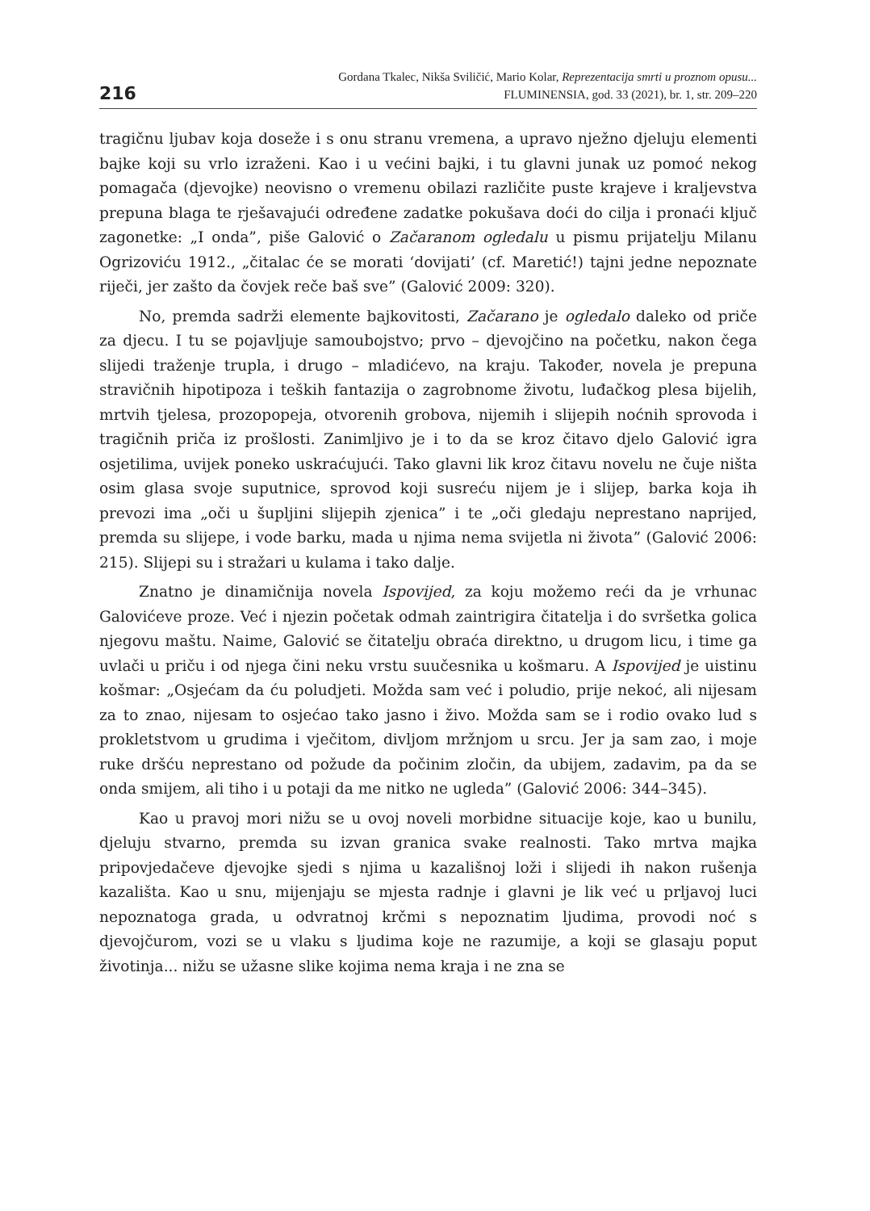216
Gordana Tkalec, Nikša Sviličić, Mario Kolar, Reprezentacija smrti u proznom opusu...
FLUMINENSIA, god. 33 (2021), br. 1, str. 209–220
tragičnu ljubav koja doseže i s onu stranu vremena, a upravo nježno djeluju elementi bajke koji su vrlo izraženi. Kao i u većini bajki, i tu glavni junak uz pomoć nekog pomagača (djevojke) neovisno o vremenu obilazi različite puste krajeve i kraljevstva prepuna blaga te rješavajući određene zadatke pokušava doći do cilja i pronaći ključ zagonetke: „I onda”, piše Galović o Začaranom ogledalu u pismu prijatelju Milanu Ogrizoviću 1912., „čitalac će se morati ‘dovijati’ (cf. Maretić!) tajni jedne nepoznate riječi, jer zašto da čovjek reče baš sve” (Galović 2009: 320).
No, premda sadrži elemente bajkovitosti, Začarano je ogledalo daleko od priče za djecu. I tu se pojavljuje samoubojstvo; prvo – djevojčino na početku, nakon čega slijedi traženje trupla, i drugo – mladićevo, na kraju. Također, novela je prepuna stravičnih hipotipoza i teških fantazija o zagrobnome životu, luđačkog plesa bijelih, mrtvih tjelesa, prozopopeja, otvorenih grobova, nijemih i slijepih noćnih sprovoda i tragičnih priča iz prošlosti. Zanimljivo je i to da se kroz čitavo djelo Galović igra osjetilima, uvijek poneko uskraćujući. Tako glavni lik kroz čitavu novelu ne čuje ništa osim glasa svoje suputnice, sprovod koji susreću nijem je i slijep, barka koja ih prevozi ima „oči u šupljini slijepih zjenica” i te „oči gledaju neprestano naprijed, premda su slijepe, i vode barku, mada u njima nema svijetla ni života” (Galović 2006: 215). Slijepi su i stražari u kulama i tako dalje.
Znatno je dinamičnija novela Ispovijed, za koju možemo reći da je vrhunac Galovićeve proze. Već i njezin početak odmah zaintrigira čitatelja i do svršetka golica njegovu maštu. Naime, Galović se čitatelju obraća direktno, u drugom licu, i time ga uvlači u priču i od njega čini neku vrstu suučesnika u košmaru. A Ispovijed je uistinu košmar: „Osjećam da ću poludjeti. Možda sam već i poludio, prije nekoć, ali nijesam za to znao, nijesam to osjećao tako jasno i živo. Možda sam se i rodio ovako lud s prokletstvom u grudima i vječitom, divljom mržnjom u srcu. Jer ja sam zao, i moje ruke dršću neprestano od požude da počinim zločin, da ubijem, zadavim, pa da se onda smijem, ali tiho i u potaji da me nitko ne ugleda” (Galović 2006: 344–345).
Kao u pravoj mori nižu se u ovoj noveli morbidne situacije koje, kao u bunilu, djeluju stvarno, premda su izvan granica svake realnosti. Tako mrtva majka pripovjedačeve djevojke sjedi s njima u kazališnoj loži i slijedi ih nakon rušenja kazališta. Kao u snu, mijenjaju se mjesta radnje i glavni je lik već u prljavoj luci nepoznatoga grada, u odvratnoj krčmi s nepoznatim ljudima, provodi noć s djevojčurom, vozi se u vlaku s ljudima koje ne razumije, a koji se glasaju poput životinja... nižu se užasne slike kojima nema kraja i ne zna se